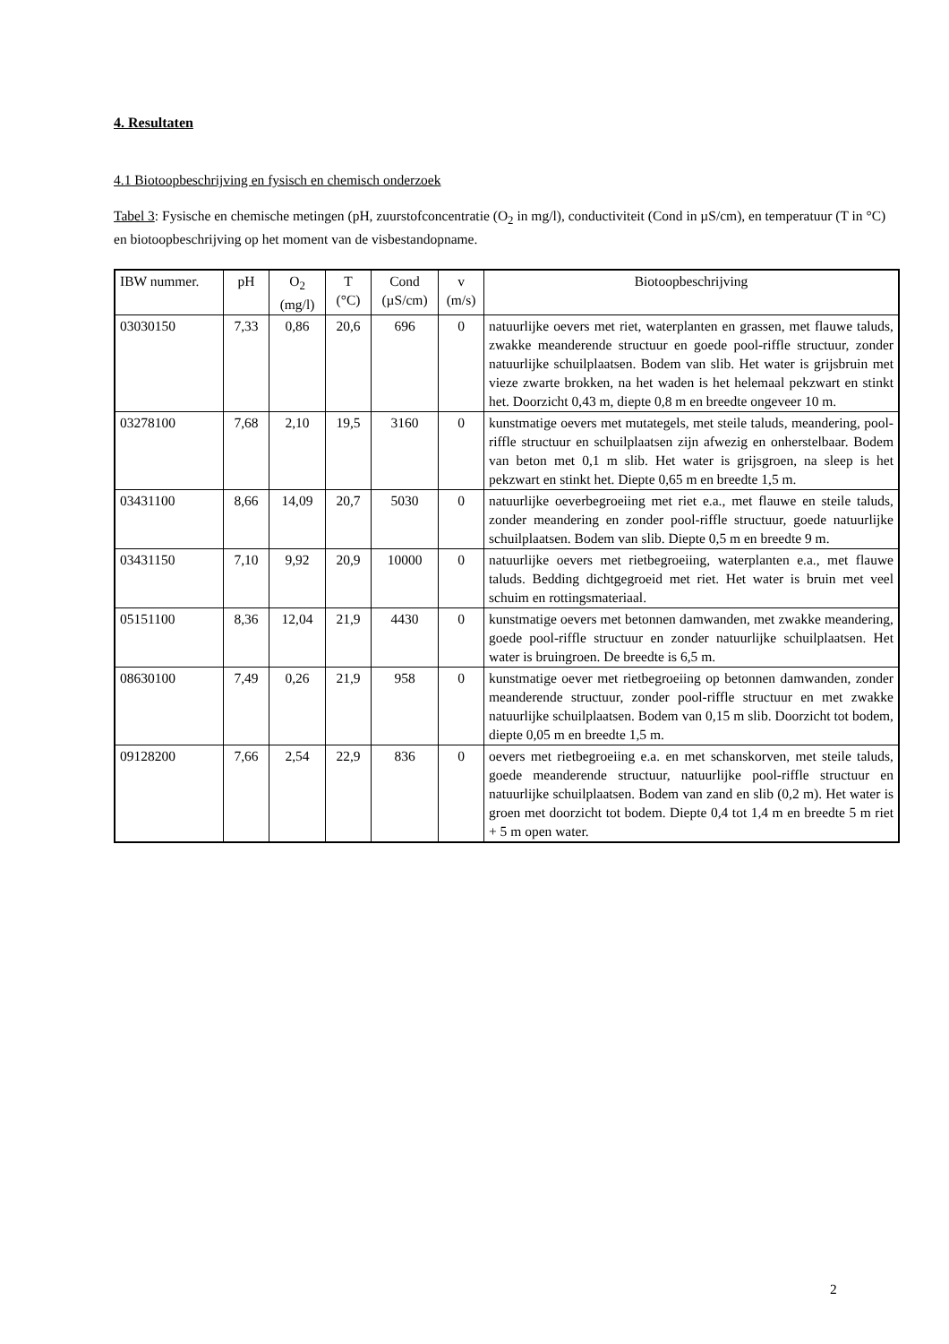4. Resultaten
4.1 Biotoopbeschrijving en fysisch en chemisch onderzoek
Tabel 3: Fysische en chemische metingen (pH, zuurstofconcentratie (O<sub>2</sub> in mg/l), conductiviteit (Cond in µS/cm), en temperatuur (T in °C) en biotoopbeschrijving op het moment van de visbestandopname.
| IBW nummer. | pH | O<sub>2</sub> (mg/l) | T (°C) | Cond (µS/cm) | v (m/s) | Biotoopbeschrijving |
| --- | --- | --- | --- | --- | --- | --- |
| 03030150 | 7,33 | 0,86 | 20,6 | 696 | 0 | natuurlijke oevers met riet, waterplanten en grassen, met flauwe taluds, zwakke meanderende structuur en goede pool-riffle structuur, zonder natuurlijke schuilplaatsen. Bodem van slib. Het water is grijsbruin met vieze zwarte brokken, na het waden is het helemaal pekzwart en stinkt het. Doorzicht 0,43 m, diepte 0,8 m en breedte ongeveer 10 m. |
| 03278100 | 7,68 | 2,10 | 19,5 | 3160 | 0 | kunstmatige oevers met mutategels, met steile taluds, meandering, pool-riffle structuur en schuilplaatsen zijn afwezig en onherstelbaar. Bodem van beton met 0,1 m slib. Het water is grijsgroen, na sleep is het pekzwart en stinkt het. Diepte 0,65 m en breedte 1,5 m. |
| 03431100 | 8,66 | 14,09 | 20,7 | 5030 | 0 | natuurlijke oeverbegroeiing met riet e.a., met flauwe en steile taluds, zonder meandering en zonder pool-riffle structuur, goede natuurlijke schuilplaatsen. Bodem van slib. Diepte 0,5 m en breedte 9 m. |
| 03431150 | 7,10 | 9,92 | 20,9 | 10000 | 0 | natuurlijke oevers met rietbegroeiing, waterplanten e.a., met flauwe taluds. Bedding dichtgegroeid met riet. Het water is bruin met veel schuim en rottingsmateriaal. |
| 05151100 | 8,36 | 12,04 | 21,9 | 4430 | 0 | kunstmatige oevers met betonnen damwanden, met zwakke meandering, goede pool-riffle structuur en zonder natuurlijke schuilplaatsen. Het water is bruingroen. De breedte is 6,5 m. |
| 08630100 | 7,49 | 0,26 | 21,9 | 958 | 0 | kunstmatige oever met rietbegroeiing op betonnen damwanden, zonder meanderende structuur, zonder pool-riffle structuur en met zwakke natuurlijke schuilplaatsen. Bodem van 0,15 m slib. Doorzicht tot bodem, diepte 0,05 m en breedte 1,5 m. |
| 09128200 | 7,66 | 2,54 | 22,9 | 836 | 0 | oevers met rietbegroeiing e.a. en met schanskorven, met steile taluds, goede meanderende structuur, natuurlijke pool-riffle structuur en natuurlijke schuilplaatsen. Bodem van zand en slib (0,2 m). Het water is groen met doorzicht tot bodem. Diepte 0,4 tot 1,4 m en breedte 5 m riet + 5 m open water. |
2